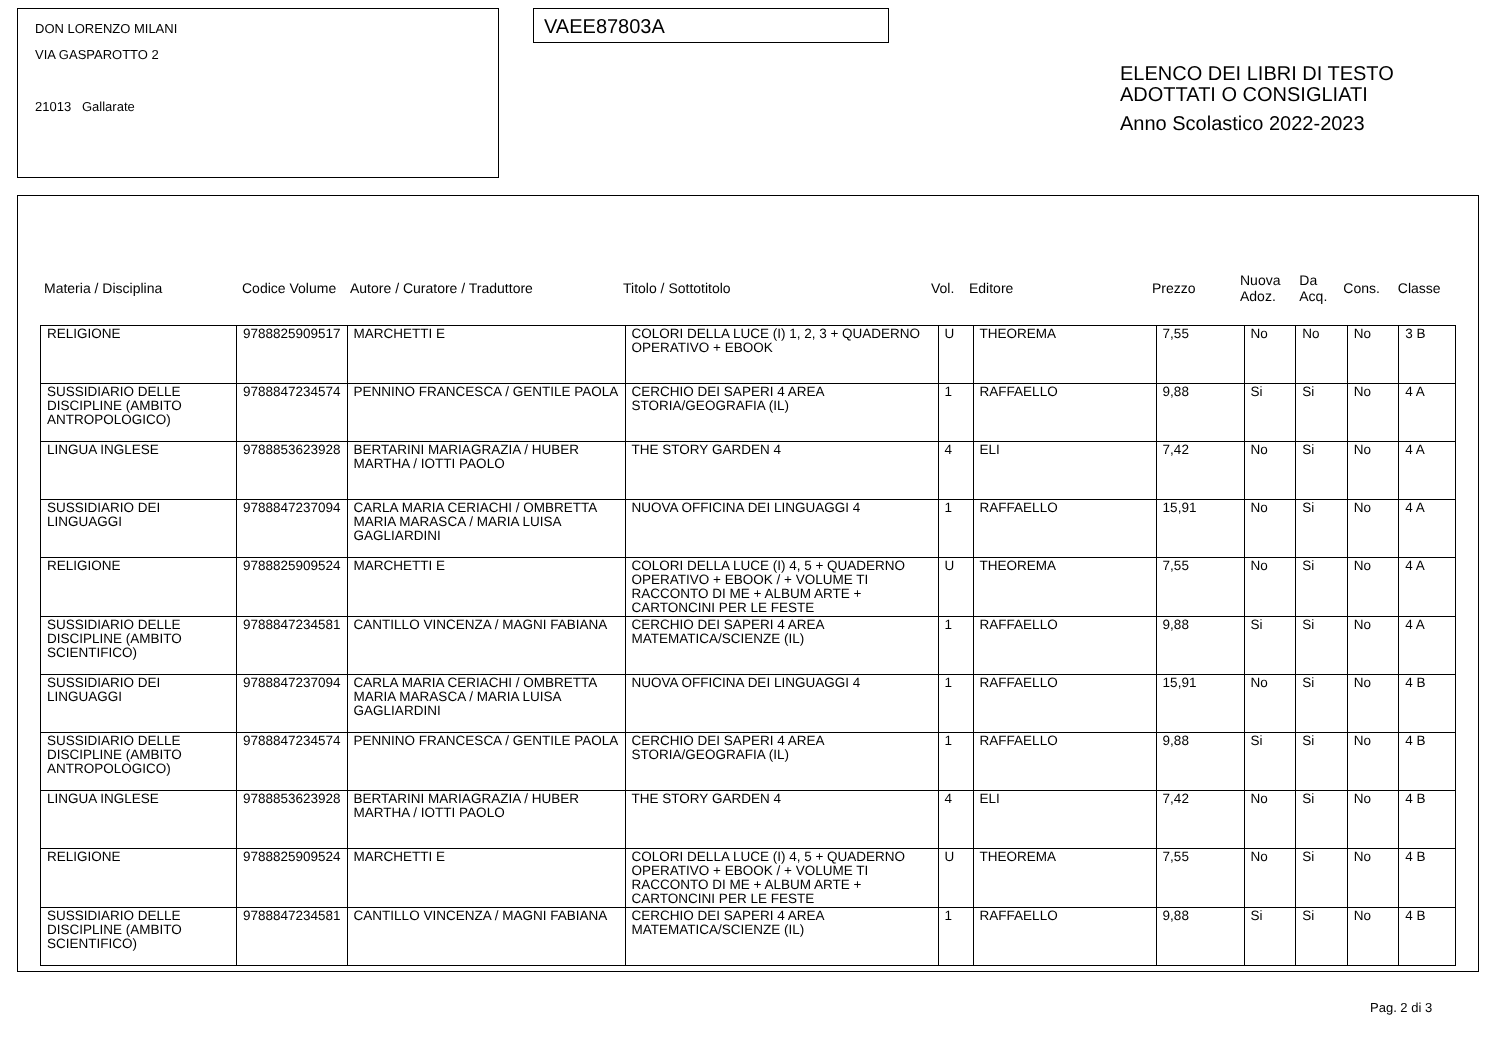DON LORENZO MILANI
VIA GASPAROTTO 2
21013 Gallarate
VAEE87803A
ELENCO DEI LIBRI DI TESTO
ADOTTATI O CONSIGLIATI
Anno Scolastico 2022-2023
| Materia / Disciplina | Codice Volume | Autore / Curatore / Traduttore | Titolo / Sottotitolo | Vol. | Editore | Prezzo | Nuova Adoz. | Da Acq. | Cons. | Classe |
| --- | --- | --- | --- | --- | --- | --- | --- | --- | --- | --- |
| RELIGIONE | 9788825909517 | MARCHETTI E | COLORI DELLA LUCE (I) 1, 2, 3 + QUADERNO OPERATIVO + EBOOK | U | THEOREMA | 7,55 | No | No | No | 3 B |
| SUSSIDIARIO DELLE DISCIPLINE (AMBITO ANTROPOLOGICO) | 9788847234574 | PENNINO FRANCESCA / GENTILE PAOLA | CERCHIO DEI SAPERI 4 AREA STORIA/GEOGRAFIA (IL) | 1 | RAFFAELLO | 9,88 | Si | Si | No | 4 A |
| LINGUA INGLESE | 9788853623928 | BERTARINI MARIAGRAZIA / HUBER MARTHA / IOTTI PAOLO | THE STORY GARDEN 4 | 4 | ELI | 7,42 | No | Si | No | 4 A |
| SUSSIDIARIO DEI LINGUAGGI | 9788847237094 | CARLA MARIA CERIACHI / OMBRETTA MARIA MARASCA / MARIA LUISA GAGLIARDINI | NUOVA OFFICINA DEI LINGUAGGI 4 | 1 | RAFFAELLO | 15,91 | No | Si | No | 4 A |
| RELIGIONE | 9788825909524 | MARCHETTI E | COLORI DELLA LUCE (I) 4, 5 + QUADERNO OPERATIVO + EBOOK / + VOLUME TI RACCONTO DI ME + ALBUM ARTE + CARTONCINI PER LE FESTE | U | THEOREMA | 7,55 | No | Si | No | 4 A |
| SUSSIDIARIO DELLE DISCIPLINE (AMBITO SCIENTIFICO) | 9788847234581 | CANTILLO VINCENZA / MAGNI FABIANA | CERCHIO DEI SAPERI 4 AREA MATEMATICA/SCIENZE (IL) | 1 | RAFFAELLO | 9,88 | Si | Si | No | 4 A |
| SUSSIDIARIO DEI LINGUAGGI | 9788847237094 | CARLA MARIA CERIACHI / OMBRETTA MARIA MARASCA / MARIA LUISA GAGLIARDINI | NUOVA OFFICINA DEI LINGUAGGI 4 | 1 | RAFFAELLO | 15,91 | No | Si | No | 4 B |
| SUSSIDIARIO DELLE DISCIPLINE (AMBITO ANTROPOLOGICO) | 9788847234574 | PENNINO FRANCESCA / GENTILE PAOLA | CERCHIO DEI SAPERI 4 AREA STORIA/GEOGRAFIA (IL) | 1 | RAFFAELLO | 9,88 | Si | Si | No | 4 B |
| LINGUA INGLESE | 9788853623928 | BERTARINI MARIAGRAZIA / HUBER MARTHA / IOTTI PAOLO | THE STORY GARDEN 4 | 4 | ELI | 7,42 | No | Si | No | 4 B |
| RELIGIONE | 9788825909524 | MARCHETTI E | COLORI DELLA LUCE (I) 4, 5 + QUADERNO OPERATIVO + EBOOK / + VOLUME TI RACCONTO DI ME + ALBUM ARTE + CARTONCINI PER LE FESTE | U | THEOREMA | 7,55 | No | Si | No | 4 B |
| SUSSIDIARIO DELLE DISCIPLINE (AMBITO SCIENTIFICO) | 9788847234581 | CANTILLO VINCENZA / MAGNI FABIANA | CERCHIO DEI SAPERI 4 AREA MATEMATICA/SCIENZE (IL) | 1 | RAFFAELLO | 9,88 | Si | Si | No | 4 B |
Pag. 2 di 3